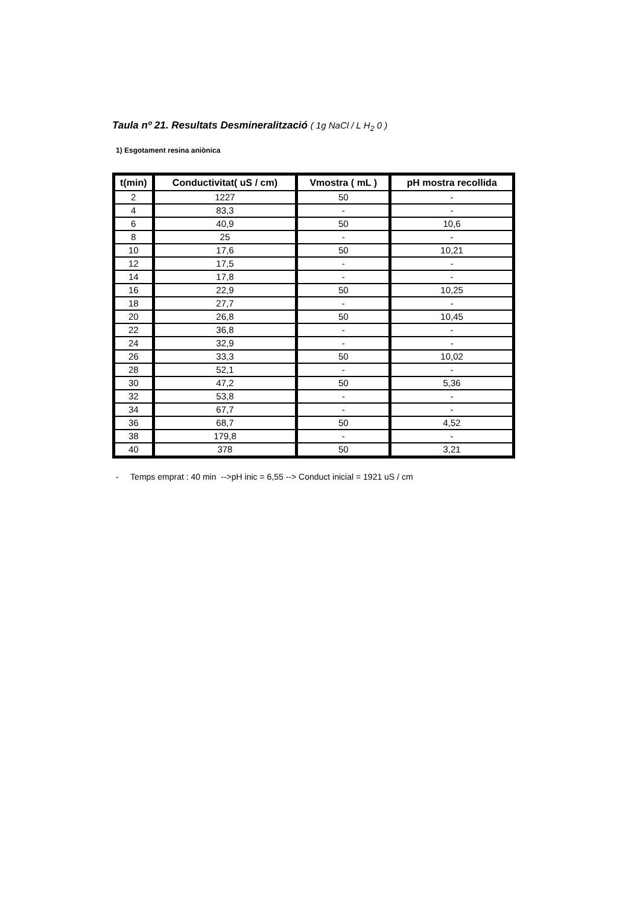Taula nº 21. Resultats Desmineralització ( 1g NaCl / L H<sub>2</sub> 0 )
1) Esgotament resina aniònica
| t(min) | Conductivitat( uS / cm) | Vmostra ( mL ) | pH mostra recollida |
| --- | --- | --- | --- |
| 2 | 1227 | 50 | - |
| 4 | 83,3 | - | - |
| 6 | 40,9 | 50 | 10,6 |
| 8 | 25 | - | - |
| 10 | 17,6 | 50 | 10,21 |
| 12 | 17,5 | - | - |
| 14 | 17,8 | - | - |
| 16 | 22,9 | 50 | 10,25 |
| 18 | 27,7 | - | - |
| 20 | 26,8 | 50 | 10,45 |
| 22 | 36,8 | - | - |
| 24 | 32,9 | - | - |
| 26 | 33,3 | 50 | 10,02 |
| 28 | 52,1 | - | - |
| 30 | 47,2 | 50 | 5,36 |
| 32 | 53,8 | - | - |
| 34 | 67,7 | - | - |
| 36 | 68,7 | 50 | 4,52 |
| 38 | 179,8 | - | - |
| 40 | 378 | 50 | 3,21 |
- Temps emprat : 40 min -->pH inic = 6,55 --> Conduct inicial = 1921 uS / cm